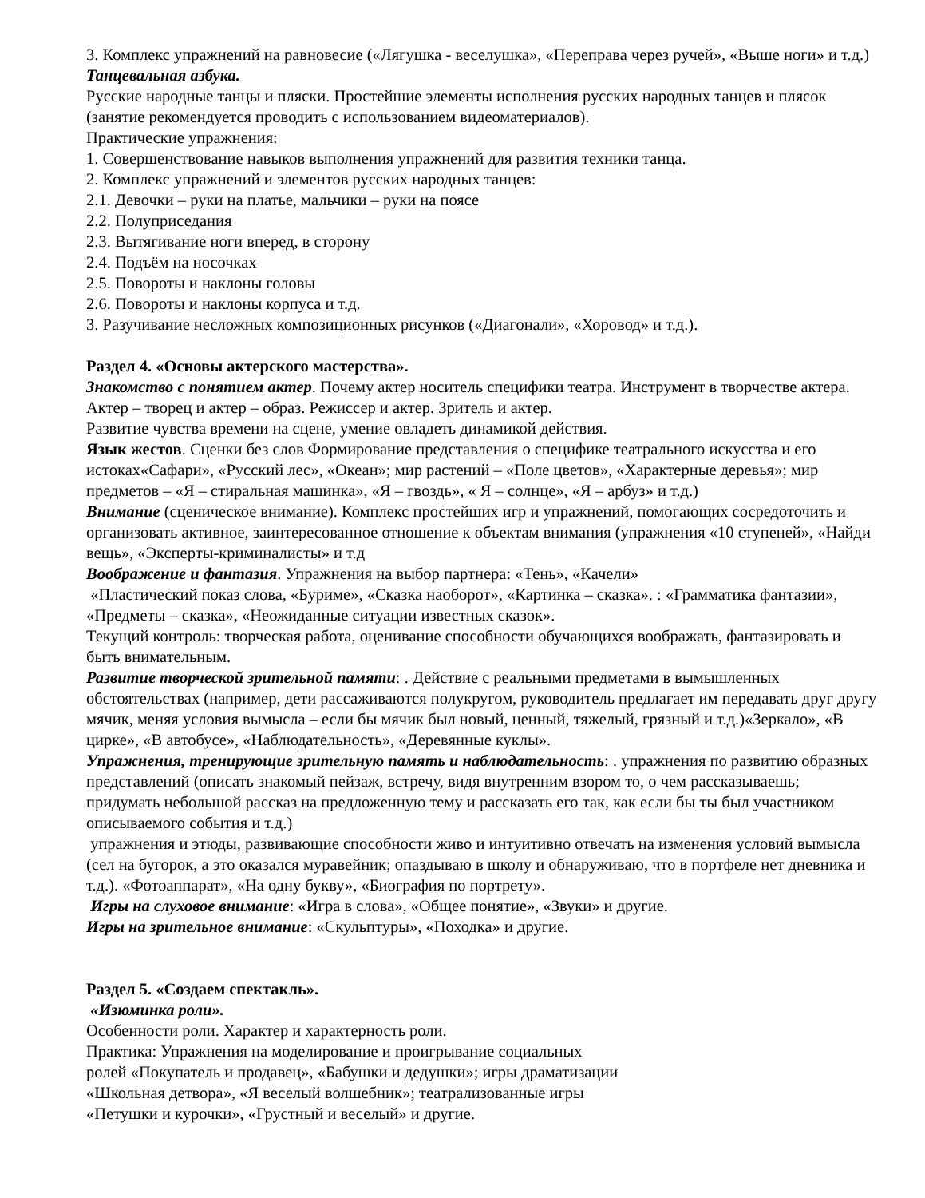3. Комплекс упражнений на равновесие («Лягушка - веселушка», «Переправа через ручей», «Выше ноги» и т.д.)
Танцевальная азбука.
Русские народные танцы и пляски. Простейшие элементы исполнения русских народных танцев и плясок (занятие рекомендуется проводить с использованием видеоматериалов).
Практические упражнения:
1. Совершенствование навыков выполнения упражнений для развития техники танца.
2. Комплекс упражнений и элементов русских народных танцев:
2.1. Девочки – руки на платье, мальчики – руки на поясе
2.2. Полуприседания
2.3. Вытягивание ноги вперед, в сторону
2.4. Подъём на носочках
2.5. Повороты и наклоны головы
2.6. Повороты и наклоны корпуса и т.д.
3. Разучивание несложных композиционных рисунков («Диагонали», «Хоровод» и т.д.).
Раздел 4. «Основы актерского мастерства».
Знакомство с понятием актер. Почему актер носитель специфики театра. Инструмент в творчестве актера. Актер – творец и актер – образ. Режиссер и актер. Зритель и актер.
Развитие чувства времени на сцене, умение овладеть динамикой действия.
Язык жестов. Сценки без слов Формирование представления о специфике театрального искусства и его истоках«Сафари», «Русский лес», «Океан»; мир растений – «Поле цветов», «Характерные деревья»; мир предметов – «Я – стиральная машинка», «Я – гвоздь», « Я – солнце», «Я – арбуз» и т.д.)
Внимание (сценическое внимание). Комплекс простейших игр и упражнений, помогающих сосредоточить и организовать активное, заинтересованное отношение к объектам внимания (упражнения «10 ступеней», «Найди вещь», «Эксперты-криминалисты» и т.д
Воображение и фантазия. Упражнения на выбор партнера: «Тень», «Качели»
«Пластический показ слова, «Буриме», «Сказка наоборот», «Картинка – сказка». : «Грамматика фантазии», «Предметы – сказка», «Неожиданные ситуации известных сказок».
Текущий контроль: творческая работа, оценивание способности обучающихся воображать, фантазировать и быть внимательным.
Развитие творческой зрительной памяти: . Действие с реальными предметами в вымышленных обстоятельствах (например, дети рассаживаются полукругом, руководитель предлагает им передавать друг другу мячик, меняя условия вымысла – если бы мячик был новый, ценный, тяжелый, грязный и т.д.)«Зеркало», «В цирке», «В автобусе», «Наблюдательность», «Деревянные куклы».
Упражнения, тренирующие зрительную память и наблюдательность: . упражнения по развитию образных представлений (описать знакомый пейзаж, встречу, видя внутренним взором то, о чем рассказываешь; придумать небольшой рассказ на предложенную тему и рассказать его так, как если бы ты был участником описываемого события и т.д.)
упражнения и этюды, развивающие способности живо и интуитивно отвечать на изменения условий вымысла (сел на бугорок, а это оказался муравейник; опаздываю в школу и обнаруживаю, что в портфеле нет дневника и т.д.). «Фотоаппарат», «На одну букву», «Биография по портрету».
Игры на слуховое внимание: «Игра в слова», «Общее понятие», «Звуки» и другие.
Игры на зрительное внимание: «Скульптуры», «Походка» и другие.
Раздел 5. «Создаем спектакль».
«Изюминка роли».
Особенности роли. Характер и характерность роли.
Практика: Упражнения на моделирование и проигрывание социальных
ролей «Покупатель и продавец», «Бабушки и дедушки»; игры драматизации
«Школьная детвора», «Я веселый волшебник»; театрализованные игры
«Петушки и курочки», «Грустный и веселый» и другие.